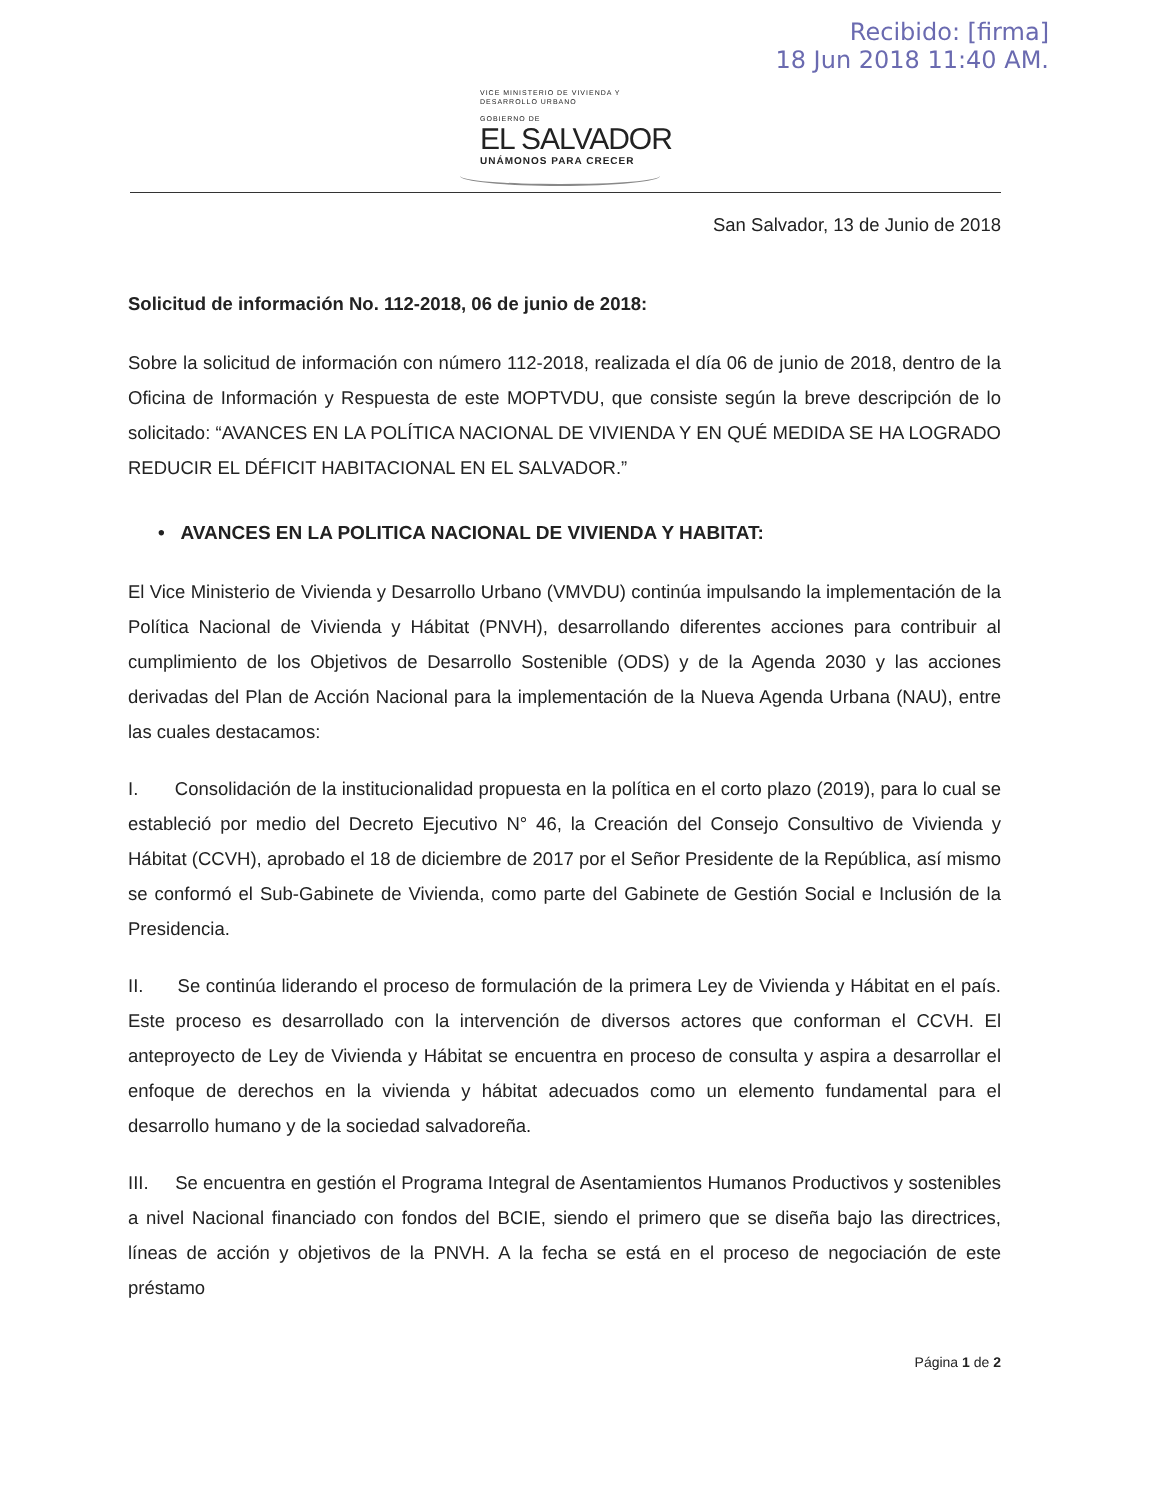Recibido: [firma]
18 Jun 2018 11:40 AM.
VICE MINISTERIO DE VIVIENDA Y
DESARROLLO URBANO
GOBIERNO DE
EL SALVADOR
UNÁMONOS PARA CRECER
San Salvador, 13 de Junio de 2018
Solicitud de información No. 112-2018, 06 de junio de 2018:
Sobre la solicitud de información con número 112-2018, realizada el día 06 de junio de 2018, dentro de la Oficina de Información y Respuesta de este MOPTVDU, que consiste según la breve descripción de lo solicitado: “AVANCES EN LA POLÍTICA NACIONAL DE VIVIENDA Y EN QUÉ MEDIDA SE HA LOGRADO REDUCIR EL DÉFICIT HABITACIONAL EN EL SALVADOR.”
• AVANCES EN LA POLITICA NACIONAL DE VIVIENDA Y HABITAT:
El Vice Ministerio de Vivienda y Desarrollo Urbano (VMVDU) continúa impulsando la implementación de la Política Nacional de Vivienda y Hábitat (PNVH), desarrollando diferentes acciones para contribuir al cumplimiento de los Objetivos de Desarrollo Sostenible (ODS) y de la Agenda 2030 y las acciones derivadas del Plan de Acción Nacional para la implementación de la Nueva Agenda Urbana (NAU), entre las cuales destacamos:
I. Consolidación de la institucionalidad propuesta en la política en el corto plazo (2019), para lo cual se estableció por medio del Decreto Ejecutivo N° 46, la Creación del Consejo Consultivo de Vivienda y Hábitat (CCVH), aprobado el 18 de diciembre de 2017 por el Señor Presidente de la República, así mismo se conformó el Sub-Gabinete de Vivienda, como parte del Gabinete de Gestión Social e Inclusión de la Presidencia.
II. Se continúa liderando el proceso de formulación de la primera Ley de Vivienda y Hábitat en el país. Este proceso es desarrollado con la intervención de diversos actores que conforman el CCVH. El anteproyecto de Ley de Vivienda y Hábitat se encuentra en proceso de consulta y aspira a desarrollar el enfoque de derechos en la vivienda y hábitat adecuados como un elemento fundamental para el desarrollo humano y de la sociedad salvadoreña.
III. Se encuentra en gestión el Programa Integral de Asentamientos Humanos Productivos y sostenibles a nivel Nacional financiado con fondos del BCIE, siendo el primero que se diseña bajo las directrices, líneas de acción y objetivos de la PNVH. A la fecha se está en el proceso de negociación de este préstamo
Página 1 de 2